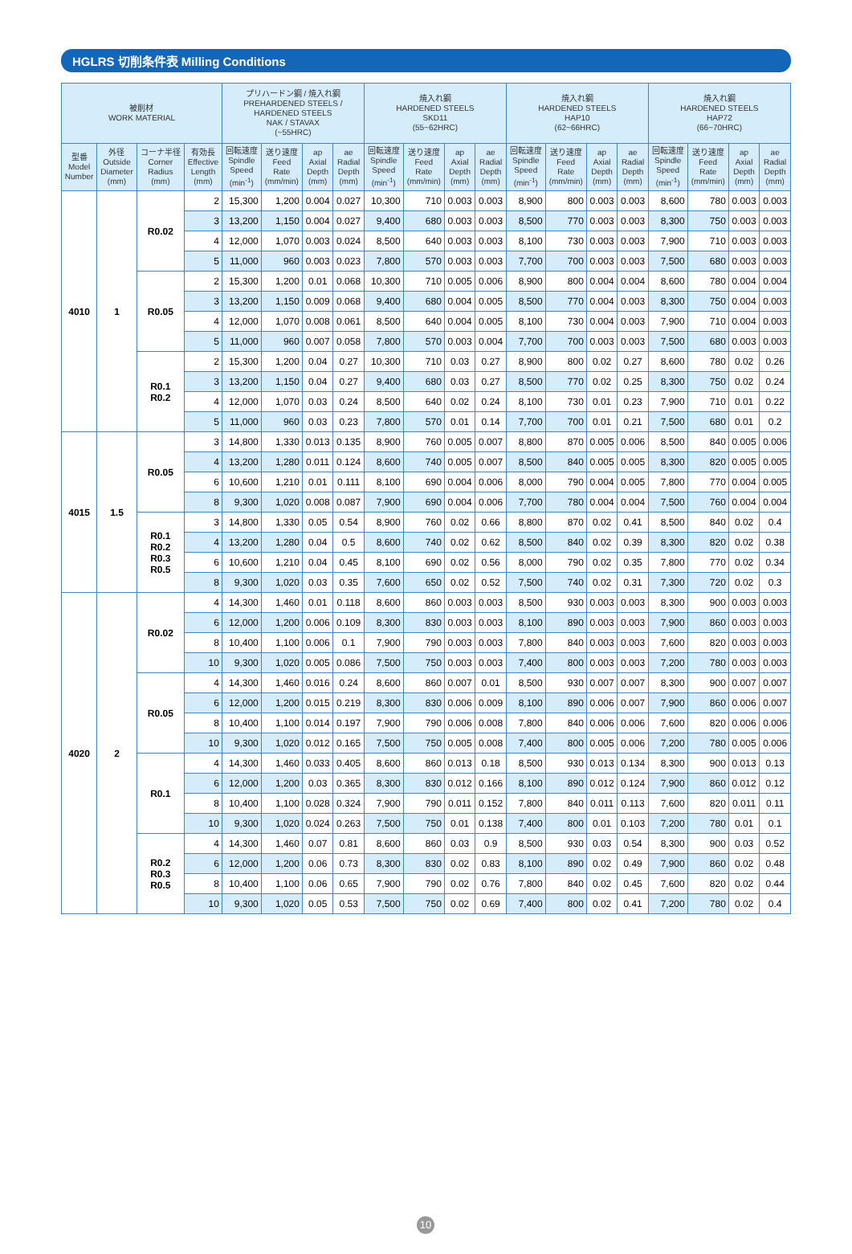HGLRS 切削条件表 Milling Conditions
| 被削材 WORK MATERIAL | | | | プリハードン鋼 / 焼入れ鋼 PREHARDENED STEELS / HARDENED STEELS NAK / STAVAX (~55HRC) | | | | 焼入れ鋼 HARDENED STEELS SKD11 (55~62HRC) | | | | 焼入れ鋼 HARDENED STEELS HAP10 (62~66HRC) | | | | 焼入れ鋼 HARDENED STEELS HAP72 (66~70HRC) | | | |
| --- | --- | --- | --- | --- | --- | --- | --- | --- | --- | --- | --- | --- | --- | --- | --- | --- | --- | --- | --- |
| 型番 Model Number | 外径 Outside Diameter (mm) | コーナ半径 Corner Radius (mm) | 有効長 Effective Length (mm) | 回転速度 Spindle Speed (min<sup>-1</sup>) | 送り速度 Feed Rate (mm/min) | ap Axial Depth (mm) | ae Radial Depth (mm) | 回転速度 Spindle Speed (min<sup>-1</sup>) | 送り速度 Feed Rate (mm/min) | ap Axial Depth (mm) | ae Radial Depth (mm) | 回転速度 Spindle Speed (min<sup>-1</sup>) | 送り速度 Feed Rate (mm/min) | ap Axial Depth (mm) | ae Radial Depth (mm) | 回転速度 Spindle Speed (min<sup>-1</sup>) | 送り速度 Feed Rate (mm/min) | ap Axial Depth (mm) | ae Radial Depth (mm) |
| 4010 | 1 | R0.02 | 2 | 15,300 | 1,200 | 0.004 | 0.027 | 10,300 | 710 | 0.003 | 0.003 | 8,900 | 800 | 0.003 | 0.003 | 8,600 | 780 | 0.003 | 0.003 |
| | | | 3 | 13,200 | 1,150 | 0.004 | 0.027 | 9,400 | 680 | 0.003 | 0.003 | 8,500 | 770 | 0.003 | 0.003 | 8,300 | 750 | 0.003 | 0.003 |
| | | | 4 | 12,000 | 1,070 | 0.003 | 0.024 | 8,500 | 640 | 0.003 | 0.003 | 8,100 | 730 | 0.003 | 0.003 | 7,900 | 710 | 0.003 | 0.003 |
| | | | 5 | 11,000 | 960 | 0.003 | 0.023 | 7,800 | 570 | 0.003 | 0.003 | 7,700 | 700 | 0.003 | 0.003 | 7,500 | 680 | 0.003 | 0.003 |
| | | R0.05 | 2 | 15,300 | 1,200 | 0.01 | 0.068 | 10,300 | 710 | 0.005 | 0.006 | 8,900 | 800 | 0.004 | 0.004 | 8,600 | 780 | 0.004 | 0.004 |
| | | | 3 | 13,200 | 1,150 | 0.009 | 0.068 | 9,400 | 680 | 0.004 | 0.005 | 8,500 | 770 | 0.004 | 0.003 | 8,300 | 750 | 0.004 | 0.003 |
| | | | 4 | 12,000 | 1,070 | 0.008 | 0.061 | 8,500 | 640 | 0.004 | 0.005 | 8,100 | 730 | 0.004 | 0.003 | 7,900 | 710 | 0.004 | 0.003 |
| | | | 5 | 11,000 | 960 | 0.007 | 0.058 | 7,800 | 570 | 0.003 | 0.004 | 7,700 | 700 | 0.003 | 0.003 | 7,500 | 680 | 0.003 | 0.003 |
| | | R0.1 R0.2 | 2 | 15,300 | 1,200 | 0.04 | 0.27 | 10,300 | 710 | 0.03 | 0.27 | 8,900 | 800 | 0.02 | 0.27 | 8,600 | 780 | 0.02 | 0.26 |
| | | | 3 | 13,200 | 1,150 | 0.04 | 0.27 | 9,400 | 680 | 0.03 | 0.27 | 8,500 | 770 | 0.02 | 0.25 | 8,300 | 750 | 0.02 | 0.24 |
| | | | 4 | 12,000 | 1,070 | 0.03 | 0.24 | 8,500 | 640 | 0.02 | 0.24 | 8,100 | 730 | 0.01 | 0.23 | 7,900 | 710 | 0.01 | 0.22 |
| | | | 5 | 11,000 | 960 | 0.03 | 0.23 | 7,800 | 570 | 0.01 | 0.14 | 7,700 | 700 | 0.01 | 0.21 | 7,500 | 680 | 0.01 | 0.2 |
| 4015 | 1.5 | R0.05 | 3 | 14,800 | 1,330 | 0.013 | 0.135 | 8,900 | 760 | 0.005 | 0.007 | 8,800 | 870 | 0.005 | 0.006 | 8,500 | 840 | 0.005 | 0.006 |
| | | | 4 | 13,200 | 1,280 | 0.011 | 0.124 | 8,600 | 740 | 0.005 | 0.007 | 8,500 | 840 | 0.005 | 0.005 | 8,300 | 820 | 0.005 | 0.005 |
| | | | 6 | 10,600 | 1,210 | 0.01 | 0.111 | 8,100 | 690 | 0.004 | 0.006 | 8,000 | 790 | 0.004 | 0.005 | 7,800 | 770 | 0.004 | 0.005 |
| | | | 8 | 9,300 | 1,020 | 0.008 | 0.087 | 7,900 | 690 | 0.004 | 0.006 | 7,700 | 780 | 0.004 | 0.004 | 7,500 | 760 | 0.004 | 0.004 |
| | | R0.1 R0.2 R0.3 R0.5 | 3 | 14,800 | 1,330 | 0.05 | 0.54 | 8,900 | 760 | 0.02 | 0.66 | 8,800 | 870 | 0.02 | 0.41 | 8,500 | 840 | 0.02 | 0.4 |
| | | | 4 | 13,200 | 1,280 | 0.04 | 0.5 | 8,600 | 740 | 0.02 | 0.62 | 8,500 | 840 | 0.02 | 0.39 | 8,300 | 820 | 0.02 | 0.38 |
| | | | 6 | 10,600 | 1,210 | 0.04 | 0.45 | 8,100 | 690 | 0.02 | 0.56 | 8,000 | 790 | 0.02 | 0.35 | 7,800 | 770 | 0.02 | 0.34 |
| | | | 8 | 9,300 | 1,020 | 0.03 | 0.35 | 7,600 | 650 | 0.02 | 0.52 | 7,500 | 740 | 0.02 | 0.31 | 7,300 | 720 | 0.02 | 0.3 |
| 4020 | 2 | R0.02 | 4 | 14,300 | 1,460 | 0.01 | 0.118 | 8,600 | 860 | 0.003 | 0.003 | 8,500 | 930 | 0.003 | 0.003 | 8,300 | 900 | 0.003 | 0.003 |
| | | | 6 | 12,000 | 1,200 | 0.006 | 0.109 | 8,300 | 830 | 0.003 | 0.003 | 8,100 | 890 | 0.003 | 0.003 | 7,900 | 860 | 0.003 | 0.003 |
| | | | 8 | 10,400 | 1,100 | 0.006 | 0.1 | 7,900 | 790 | 0.003 | 0.003 | 7,800 | 840 | 0.003 | 0.003 | 7,600 | 820 | 0.003 | 0.003 |
| | | | 10 | 9,300 | 1,020 | 0.005 | 0.086 | 7,500 | 750 | 0.003 | 0.003 | 7,400 | 800 | 0.003 | 0.003 | 7,200 | 780 | 0.003 | 0.003 |
| | | R0.05 | 4 | 14,300 | 1,460 | 0.016 | 0.24 | 8,600 | 860 | 0.007 | 0.01 | 8,500 | 930 | 0.007 | 0.007 | 8,300 | 900 | 0.007 | 0.007 |
| | | | 6 | 12,000 | 1,200 | 0.015 | 0.219 | 8,300 | 830 | 0.006 | 0.009 | 8,100 | 890 | 0.006 | 0.007 | 7,900 | 860 | 0.006 | 0.007 |
| | | | 8 | 10,400 | 1,100 | 0.014 | 0.197 | 7,900 | 790 | 0.006 | 0.008 | 7,800 | 840 | 0.006 | 0.006 | 7,600 | 820 | 0.006 | 0.006 |
| | | | 10 | 9,300 | 1,020 | 0.012 | 0.165 | 7,500 | 750 | 0.005 | 0.008 | 7,400 | 800 | 0.005 | 0.006 | 7,200 | 780 | 0.005 | 0.006 |
| | | R0.1 | 4 | 14,300 | 1,460 | 0.033 | 0.405 | 8,600 | 860 | 0.013 | 0.18 | 8,500 | 930 | 0.013 | 0.134 | 8,300 | 900 | 0.013 | 0.13 |
| | | | 6 | 12,000 | 1,200 | 0.03 | 0.365 | 8,300 | 830 | 0.012 | 0.166 | 8,100 | 890 | 0.012 | 0.124 | 7,900 | 860 | 0.012 | 0.12 |
| | | | 8 | 10,400 | 1,100 | 0.028 | 0.324 | 7,900 | 790 | 0.011 | 0.152 | 7,800 | 840 | 0.011 | 0.113 | 7,600 | 820 | 0.011 | 0.11 |
| | | | 10 | 9,300 | 1,020 | 0.024 | 0.263 | 7,500 | 750 | 0.01 | 0.138 | 7,400 | 800 | 0.01 | 0.103 | 7,200 | 780 | 0.01 | 0.1 |
| | | R0.2 R0.3 R0.5 | 4 | 14,300 | 1,460 | 0.07 | 0.81 | 8,600 | 860 | 0.03 | 0.9 | 8,500 | 930 | 0.03 | 0.54 | 8,300 | 900 | 0.03 | 0.52 |
| | | | 6 | 12,000 | 1,200 | 0.06 | 0.73 | 8,300 | 830 | 0.02 | 0.83 | 8,100 | 890 | 0.02 | 0.49 | 7,900 | 860 | 0.02 | 0.48 |
| | | | 8 | 10,400 | 1,100 | 0.06 | 0.65 | 7,900 | 790 | 0.02 | 0.76 | 7,800 | 840 | 0.02 | 0.45 | 7,600 | 820 | 0.02 | 0.44 |
| | | | 10 | 9,300 | 1,020 | 0.05 | 0.53 | 7,500 | 750 | 0.02 | 0.69 | 7,400 | 800 | 0.02 | 0.41 | 7,200 | 780 | 0.02 | 0.4 |
10